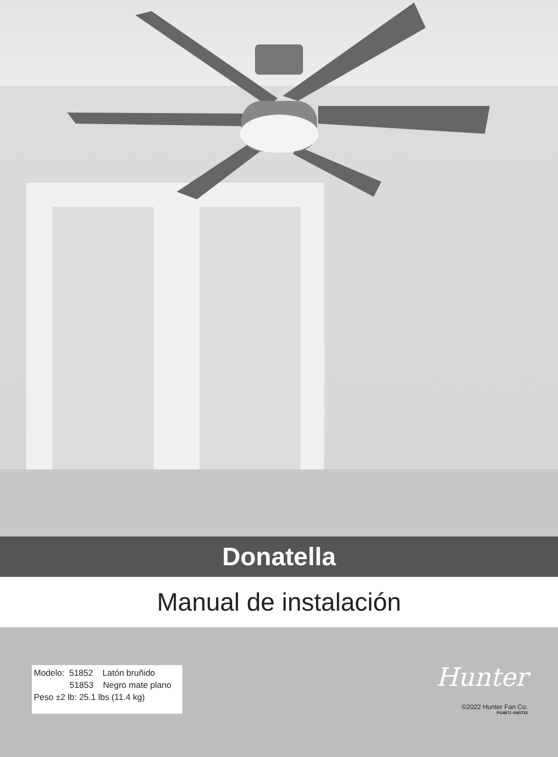Donatella
Manual de instalación
Modelo: 51852 Latón bruñido
51853 Negro mate plano
Peso ±2 lb: 25.1 lbs (11.4 kg)
Hunter
©2022 Hunter Fan Co.
PG4071 r060722